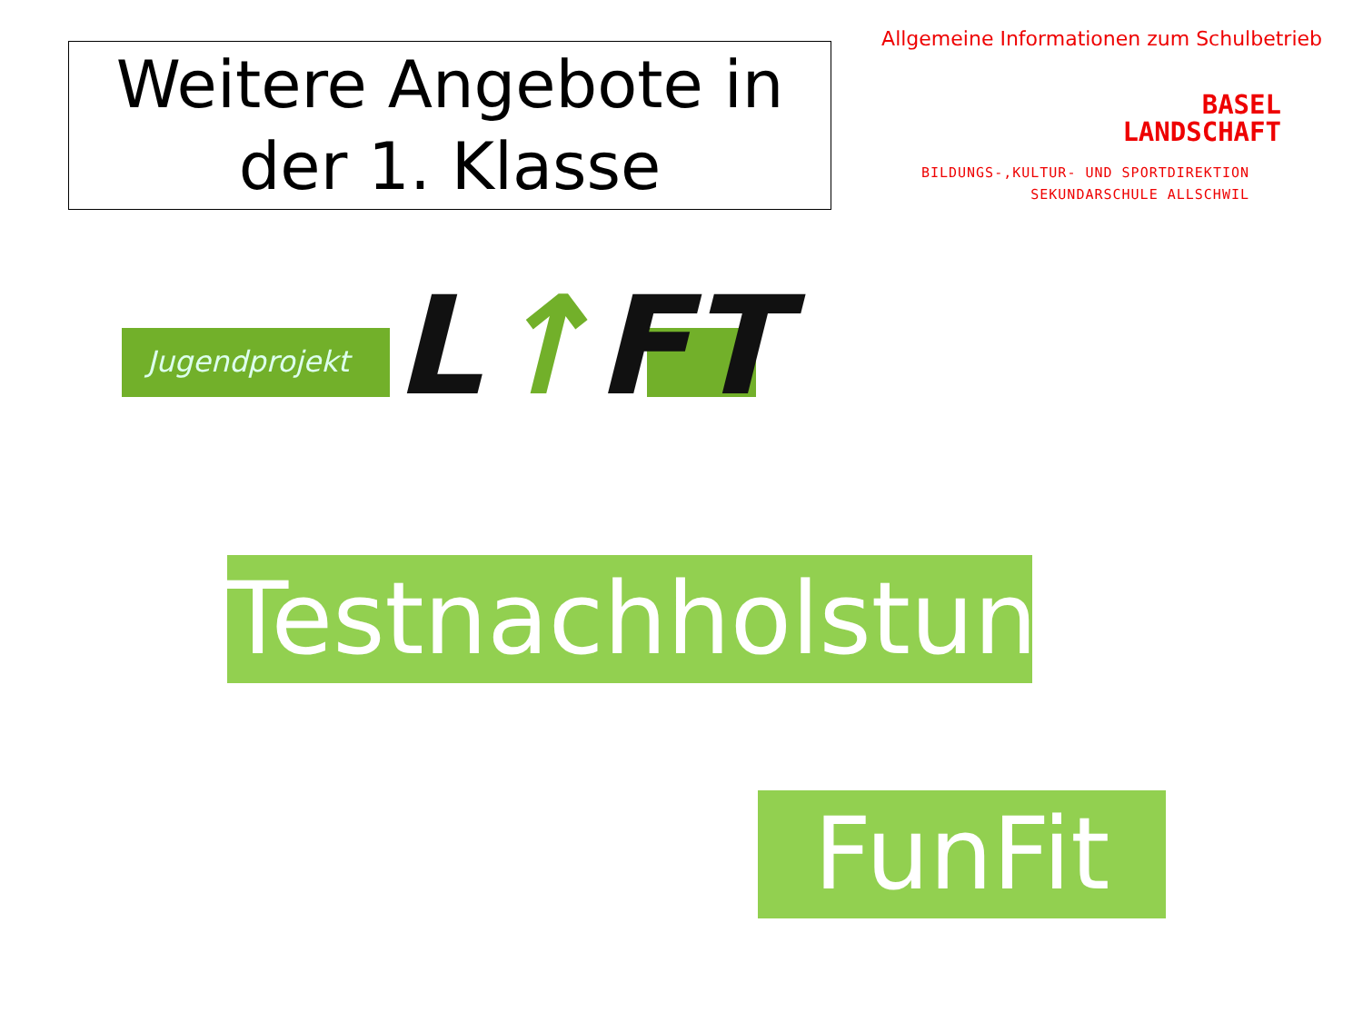Weitere Angebote in der 1. Klasse
Allgemeine Informationen zum Schulbetrieb
BASEL
LANDSCHAFT
BILDUNGS-,KULTUR- UND SPORTDIREKTION
SEKUNDARSCHULE ALLSCHWIL
Jugendprojekt L↑FT
Testnachholstunde
FunFit